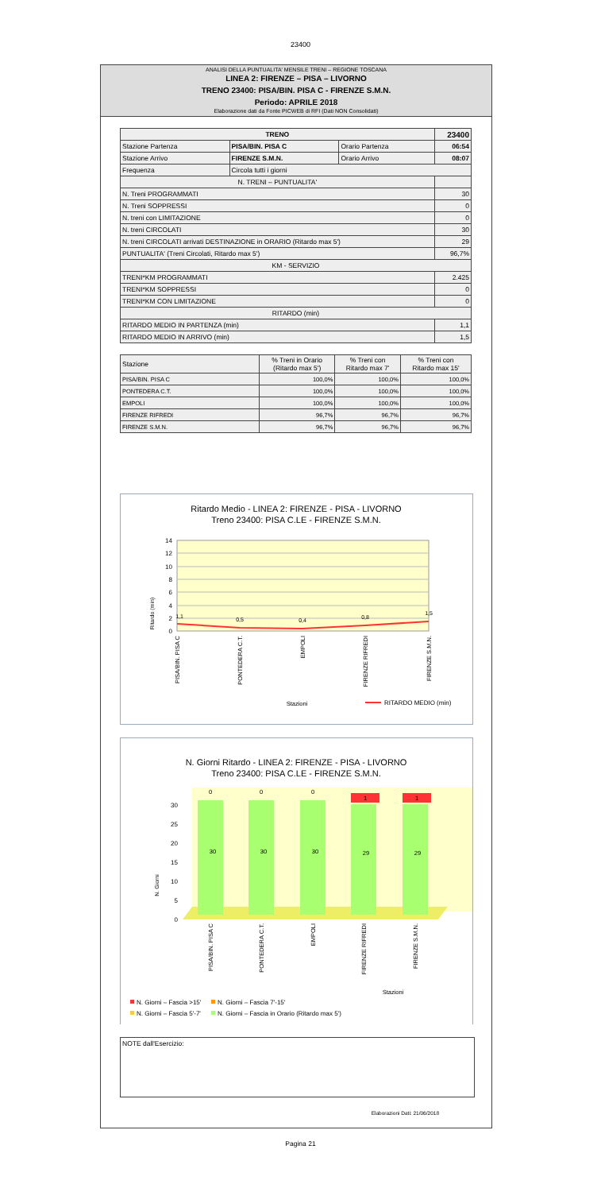23400
ANALISI DELLA PUNTUALITA' MENSILE TRENI – REGIONE TOSCANA
LINEA 2: FIRENZE – PISA – LIVORNO
TRENO 23400: PISA/BIN. PISA C - FIRENZE S.M.N.
Periodo: APRILE 2018
Elaborazione dati da Fonte PICWEB di RFI (Dati NON Consolidati)
| TRENO | | | 23400 |
| --- | --- | --- | --- |
| Stazione Partenza | PISA/BIN. PISA C | Orario Partenza | 06:54 |
| Stazione Arrivo | FIRENZE S.M.N. | Orario Arrivo | 08:07 |
| Frequenza | Circola tutti i giorni | | |
| N. TRENI – PUNTUALITA' | | | |
| N. Treni PROGRAMMATI | | | 30 |
| N. Treni SOPPRESSI | | | 0 |
| N. treni con LIMITAZIONE | | | 0 |
| N. treni CIRCOLATI | | | 30 |
| N. treni CIRCOLATI arrivati DESTINAZIONE in ORARIO (Ritardo max 5') | | | 29 |
| PUNTUALITA' (Treni Circolati, Ritardo max 5') | | | 96,7% |
| KM - SERVIZIO | | | |
| TRENI*KM PROGRAMMATI | | | 2.425 |
| TRENI*KM SOPPRESSI | | | 0 |
| TRENI*KM CON LIMITAZIONE | | | 0 |
| RITARDO (min) | | | |
| RITARDO MEDIO IN PARTENZA (min) | | | 1,1 |
| RITARDO MEDIO IN ARRIVO (min) | | | 1,5 |
| Stazione | % Treni in Orario (Ritardo max 5') | % Treni con Ritardo max 7' | % Treni con Ritardo max 15' |
| --- | --- | --- | --- |
| PISA/BIN. PISA C | 100,0% | 100,0% | 100,0% |
| PONTEDERA C.T. | 100,0% | 100,0% | 100,0% |
| EMPOLI | 100,0% | 100,0% | 100,0% |
| FIRENZE RIFREDI | 96,7% | 96,7% | 96,7% |
| FIRENZE S.M.N. | 96,7% | 96,7% | 96,7% |
Ritardo Medio - LINEA 2: FIRENZE - PISA - LIVORNO
Treno 23400: PISA C.LE - FIRENZE S.M.N.
14
12
10
8
6
4
2
0
Ritardo (min)
1,1
0,5
0,4
0,8
1,5
PISA/BIN. PISA C
PONTEDERA C.T.
EMPOLI
FIRENZE RIFREDI
FIRENZE S.M.N.
Stazioni
RITARDO MEDIO (min)
N. Giorni Ritardo - LINEA 2: FIRENZE - PISA - LIVORNO
Treno 23400: PISA C.LE - FIRENZE S.M.N.
0
5
10
15
20
25
30
N. Giorni
30
30
30
29
29
0
0
0
1
1
PISA/BIN. PISA C
PONTEDERA C.T.
EMPOLI
FIRENZE RIFREDI
FIRENZE S.M.N.
Stazioni
N. Giorni – Fascia >15'
N. Giorni – Fascia 7'-15'
N. Giorni – Fascia 5'-7'
N. Giorni – Fascia in Orario (Ritardo max 5')
NOTE dall'Esercizio:
Elaborazioni Dati: 21/06/2018
Pagina 21